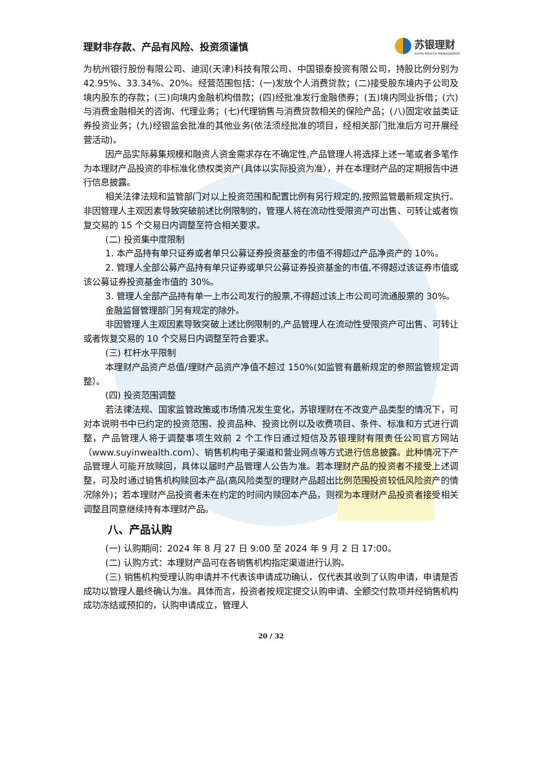理财非存款、产品有风险、投资须谨慎
苏银理财
SUYIN WEALTH MANAGEMENT
为杭州银行股份有限公司、迪润(天津)科技有限公司、中国银泰投资有限公司，持股比例分别为 42.95%、33.34%、20%。经营范围包括：(一)发放个人消费贷款；(二)接受股东境内子公司及境内股东的存款；(三)向境内金融机构借款；(四)经批准发行金融债券；(五)境内同业拆借；(六)与消费金融相关的咨询、代理业务；(七)代理销售与消费贷款相关的保险产品；(八)固定收益类证券投资业务；(九)经银监会批准的其他业务(依法须经批准的项目，经相关部门批准后方可开展经营活动)。
因产品实际募集规模和融资人资金需求存在不确定性,产品管理人将选择上述一笔或者多笔作为本理财产品投资的非标准化债权类资产(具体以实际投资为准），并在本理财产品的定期报告中进行信息披露。
相关法律法规和监管部门对以上投资范围和配置比例有另行规定的,按照监管最新规定执行。非因管理人主观因素导致突破前述比例限制的，管理人将在流动性受限资产可出售、可转让或者恢复交易的 15 个交易日内调整至符合相关要求。
(二) 投资集中度限制
1. 本产品持有单只证券或者单只公募证券投资基金的市值不得超过产品净资产的 10%。
2. 管理人全部公募产品持有单只证券或单只公募证券投资基金的市值,不得超过该证券市值或该公募证券投资基金市值的 30%。
3. 管理人全部产品持有单一上市公司发行的股票,不得超过该上市公司可流通股票的 30%。
金融监督管理部门另有规定的除外。
非因管理人主观因素导致突破上述比例限制的,产品管理人在流动性受限资产可出售、可转让或者恢复交易的 10 个交易日内调整至符合要求。
(三) 杠杆水平限制
本理财产品资产总值/理财产品资产净值不超过 150%(如监管有最新规定的参照监管规定调整）。
(四) 投资范围调整
若法律法规、国家监管政策或市场情况发生变化，苏银理财在不改变产品类型的情况下，可对本说明书中已约定的投资范围、投资品种、投资比例以及收费项目、条件、标准和方式进行调整，产品管理人将于调整事项生效前 2 个工作日通过短信及苏银理财有限责任公司官方网站（www.suyinwealth.com）、销售机构电子渠道和营业网点等方式进行信息披露。此种情况下产品管理人可能开放赎回，具体以届时产品管理人公告为准。若本理财产品的投资者不接受上述调整，可及时通过销售机构赎回本产品(高风险类型的理财产品超出比例范围投资较低风险资产的情况除外)；若本理财产品投资者未在约定的时间内赎回本产品，则视为本理财产品投资者接受相关调整且同意继续持有本理财产品。
八、产品认购
(一) 认购期间：2024 年 8 月 27 日 9:00 至 2024 年 9 月 2 日 17:00。
(二) 认购方式：本理财产品可在各销售机构指定渠道进行认购。
(三) 销售机构受理认购申请并不代表该申请成功确认，仅代表其收到了认购申请，申请是否成功以管理人最终确认为准。具体而言，投资者按规定提交认购申请、全额交付款项并经销售机构成功冻结或预扣的，认购申请成立，管理人
20 / 32